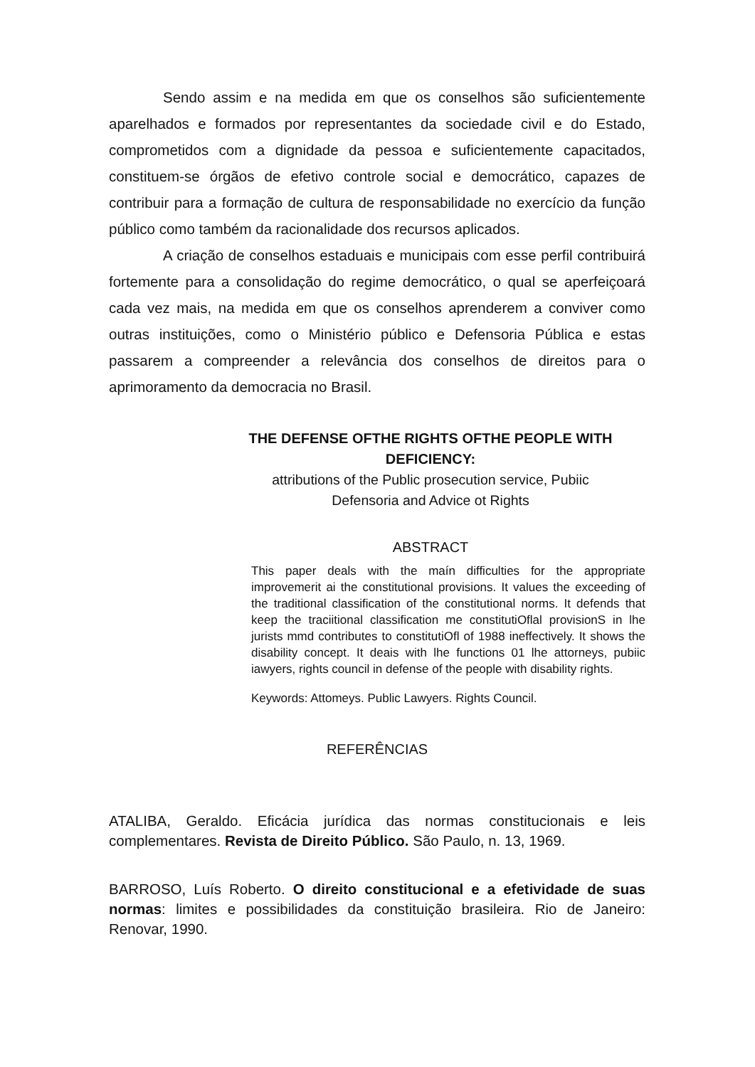Sendo assim e na medida em que os conselhos são suficientemente aparelhados e formados por representantes da sociedade civil e do Estado, comprometidos com a dignidade da pessoa e suficientemente capacitados, constituem-se órgãos de efetivo controle social e democrático, capazes de contribuir para a formação de cultura de responsabilidade no exercício da função público como também da racionalidade dos recursos aplicados.
A criação de conselhos estaduais e municipais com esse perfil contribuirá fortemente para a consolidação do regime democrático, o qual se aperfeiçoará cada vez mais, na medida em que os conselhos aprenderem a conviver como outras instituições, como o Ministério público e Defensoria Pública e estas passarem a compreender a relevância dos conselhos de direitos para o aprimoramento da democracia no Brasil.
THE DEFENSE OFTHE RIGHTS OFTHE PEOPLE WITH
DEFICIENCY:
attributions of the Public prosecution service, Pubiic
Defensoria and Advice ot Rights
ABSTRACT
This paper deals with the maín difficulties for the appropriate improvemerit ai the constitutional provisions. It values the exceeding of the traditional classification of the constitutional norms. It defends that keep the traciitional classification me constitutiOflal provisionS in lhe jurists mmd contributes to constitutiOfl of 1988 ineffectively. It shows the disability concept. It deais with lhe functions 01 lhe attorneys, pubiic iawyers, rights council in defense of the people with disability rights.
Keywords: Attomeys. Public Lawyers. Rights Council.
REFERÊNCIAS
ATALIBA, Geraldo. Eficácia jurídica das normas constitucionais e leis complementares. Revista de Direito Público. São Paulo, n. 13, 1969.
BARROSO, Luís Roberto. O direito constitucional e a efetividade de suas normas: limites e possibilidades da constituição brasileira. Rio de Janeiro: Renovar, 1990.